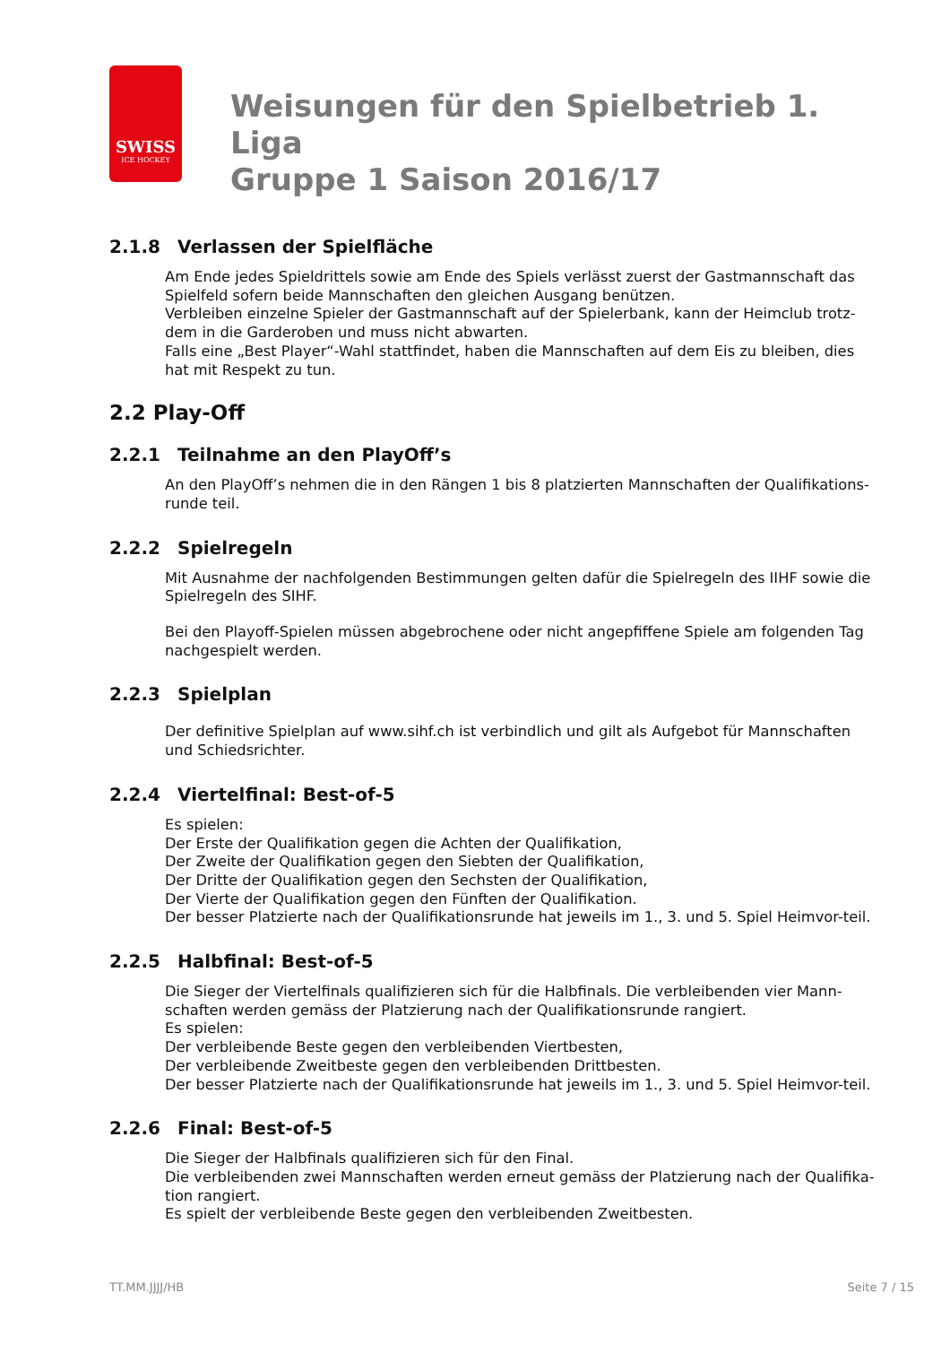SWISS
ICE HOCKEY
Weisungen für den Spielbetrieb 1. Liga
Gruppe 1 Saison 2016/17
2.1.8 Verlassen der Spielfläche
Am Ende jedes Spieldrittels sowie am Ende des Spiels verlässt zuerst der Gastmannschaft das Spielfeld sofern beide Mannschaften den gleichen Ausgang benützen.
Verbleiben einzelne Spieler der Gastmannschaft auf der Spielerbank, kann der Heimclub trotz-dem in die Garderoben und muss nicht abwarten.
Falls eine „Best Player“-Wahl stattfindet, haben die Mannschaften auf dem Eis zu bleiben, dies hat mit Respekt zu tun.
2.2 Play-Off
2.2.1 Teilnahme an den PlayOff’s
An den PlayOff’s nehmen die in den Rängen 1 bis 8 platzierten Mannschaften der Qualifikations-runde teil.
2.2.2 Spielregeln
Mit Ausnahme der nachfolgenden Bestimmungen gelten dafür die Spielregeln des IIHF sowie die Spielregeln des SIHF.
Bei den Playoff-Spielen müssen abgebrochene oder nicht angepfiffene Spiele am folgenden Tag nachgespielt werden.
2.2.3 Spielplan
Der definitive Spielplan auf www.sihf.ch ist verbindlich und gilt als Aufgebot für Mannschaften und Schiedsrichter.
2.2.4 Viertelfinal: Best-of-5
Es spielen:
Der Erste der Qualifikation gegen die Achten der Qualifikation,
Der Zweite der Qualifikation gegen den Siebten der Qualifikation,
Der Dritte der Qualifikation gegen den Sechsten der Qualifikation,
Der Vierte der Qualifikation gegen den Fünften der Qualifikation.
Der besser Platzierte nach der Qualifikationsrunde hat jeweils im 1., 3. und 5. Spiel Heimvor-teil.
2.2.5 Halbfinal: Best-of-5
Die Sieger der Viertelfinals qualifizieren sich für die Halbfinals. Die verbleibenden vier Mann-schaften werden gemäss der Platzierung nach der Qualifikationsrunde rangiert.
Es spielen:
Der verbleibende Beste gegen den verbleibenden Viertbesten,
Der verbleibende Zweitbeste gegen den verbleibenden Drittbesten.
Der besser Platzierte nach der Qualifikationsrunde hat jeweils im 1., 3. und 5. Spiel Heimvor-teil.
2.2.6 Final: Best-of-5
Die Sieger der Halbfinals qualifizieren sich für den Final.
Die verbleibenden zwei Mannschaften werden erneut gemäss der Platzierung nach der Qualifika-tion rangiert.
Es spielt der verbleibende Beste gegen den verbleibenden Zweitbesten.
TT.MM.JJJJ/HB Seite 7 / 15